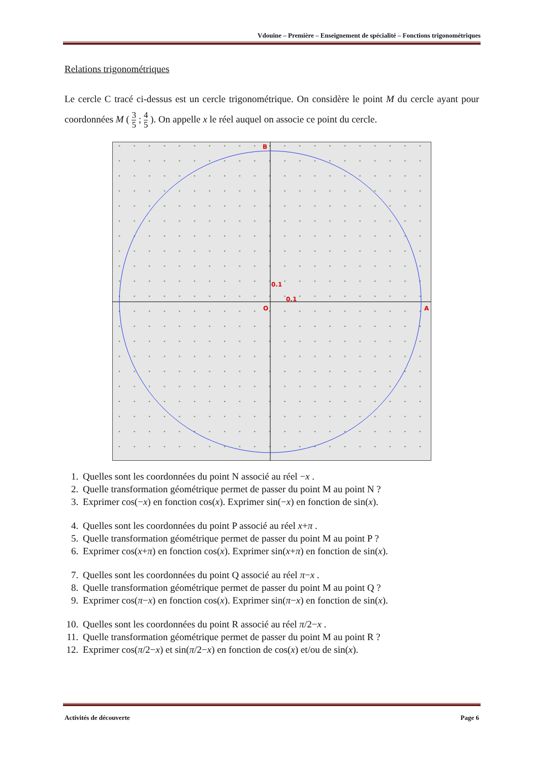Vdouine – Première – Enseignement de spécialité – Fonctions trigonométriques
Relations trigonométriques
Le cercle C tracé ci-dessus est un cercle trigonométrique. On considère le point M du cercle ayant pour coordonnées M ( 3 5 ; 4 5 ). On appelle x le réel auquel on associe ce point du cercle.
B
0.1
0.1
O
A
1. Quelles sont les coordonnées du point N associé au réel −x .
2. Quelle transformation géométrique permet de passer du point M au point N ?
3. Exprimer cos(−x) en fonction cos(x). Exprimer sin(−x) en fonction de sin(x).
4. Quelles sont les coordonnées du point P associé au réel x+π .
5. Quelle transformation géométrique permet de passer du point M au point P ?
6. Exprimer cos(x+π) en fonction cos(x). Exprimer sin(x+π) en fonction de sin(x).
7. Quelles sont les coordonnées du point Q associé au réel π−x .
8. Quelle transformation géométrique permet de passer du point M au point Q ?
9. Exprimer cos(π−x) en fonction cos(x). Exprimer sin(π−x) en fonction de sin(x).
10. Quelles sont les coordonnées du point R associé au réel π/2−x .
11. Quelle transformation géométrique permet de passer du point M au point R ?
12. Exprimer cos(π/2−x) et sin(π/2−x) en fonction de cos(x) et/ou de sin(x).
Activités de découverte Page 6